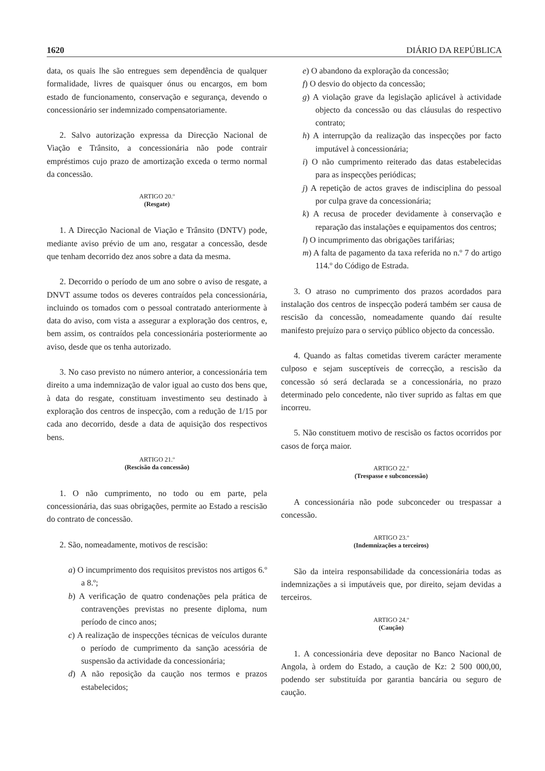1620 DIÁRIO DA REPÚBLICA
data, os quais lhe são entregues sem dependência de qualquer formalidade, livres de quaisquer ónus ou encargos, em bom estado de funcionamento, conservação e segurança, devendo o concessionário ser indemnizado compensatoriamente.
2. Salvo autorização expressa da Direcção Nacional de Viação e Trânsito, a concessionária não pode contrair empréstimos cujo prazo de amortização exceda o termo normal da concessão.
ARTIGO 20.º
(Resgate)
1. A Direcção Nacional de Viação e Trânsito (DNTV) pode, mediante aviso prévio de um ano, resgatar a concessão, desde que tenham decorrido dez anos sobre a data da mesma.
2. Decorrido o período de um ano sobre o aviso de resgate, a DNVT assume todos os deveres contraídos pela concessionária, incluindo os tomados com o pessoal contratado anteriormente à data do aviso, com vista a assegurar a exploração dos centros, e, bem assim, os contraídos pela concessionária posteriormente ao aviso, desde que os tenha autorizado.
3. No caso previsto no número anterior, a concessionária tem direito a uma indemnização de valor igual ao custo dos bens que, à data do resgate, constituam investimento seu destinado à exploração dos centros de inspecção, com a redução de 1/15 por cada ano decorrido, desde a data de aquisição dos respectivos bens.
ARTIGO 21.º
(Rescisão da concessão)
1. O não cumprimento, no todo ou em parte, pela concessionária, das suas obrigações, permite ao Estado a rescisão do contrato de concessão.
2. São, nomeadamente, motivos de rescisão:
a) O incumprimento dos requisitos previstos nos artigos 6.º a 8.º;
b) A verificação de quatro condenações pela prática de contravenções previstas no presente diploma, num período de cinco anos;
c) A realização de inspecções técnicas de veículos durante o período de cumprimento da sanção acessória de suspensão da actividade da concessionária;
d) A não reposição da caução nos termos e prazos estabelecidos;
e) O abandono da exploração da concessão;
f) O desvio do objecto da concessão;
g) A violação grave da legislação aplicável à actividade objecto da concessão ou das cláusulas do respectivo contrato;
h) A interrupção da realização das inspecções por facto imputável à concessionária;
i) O não cumprimento reiterado das datas estabelecidas para as inspecções periódicas;
j) A repetição de actos graves de indisciplina do pessoal por culpa grave da concessionária;
k) A recusa de proceder devidamente à conservação e reparação das instalações e equipamentos dos centros;
l) O incumprimento das obrigações tarifárias;
m) A falta de pagamento da taxa referida no n.º 7 do artigo 114.º do Código de Estrada.
3. O atraso no cumprimento dos prazos acordados para instalação dos centros de inspecção poderá também ser causa de rescisão da concessão, nomeadamente quando daí resulte manifesto prejuízo para o serviço público objecto da concessão.
4. Quando as faltas cometidas tiverem carácter meramente culposo e sejam susceptíveis de correcção, a rescisão da concessão só será declarada se a concessionária, no prazo determinado pelo concedente, não tiver suprido as faltas em que incorreu.
5. Não constituem motivo de rescisão os factos ocorridos por casos de força maior.
ARTIGO 22.º
(Trespasse e subconcessão)
A concessionária não pode subconceder ou trespassar a concessão.
ARTIGO 23.º
(Indemnizações a terceiros)
São da inteira responsabilidade da concessionária todas as indemnizações a si imputáveis que, por direito, sejam devidas a terceiros.
ARTIGO 24.º
(Caução)
1. A concessionária deve depositar no Banco Nacional de Angola, à ordem do Estado, a caução de Kz: 2 500 000,00, podendo ser substituída por garantia bancária ou seguro de caução.